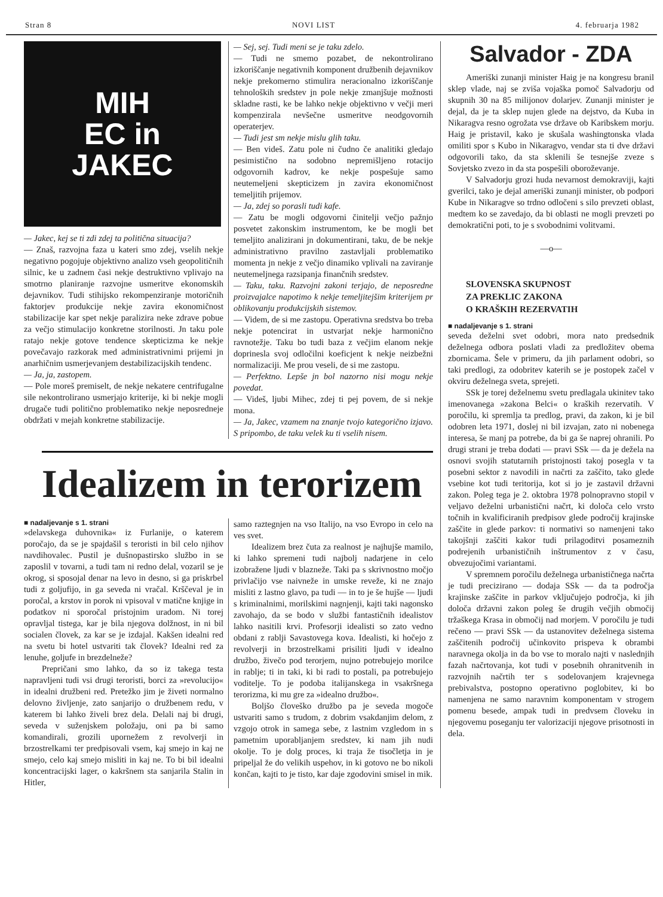Stran 8 NOVI LIST 4. februarja 1982
MIH
EC in
JAKEC
— Jakec, kej se ti zdi zdej ta politična situacija?
— Znaš, razvojna faza u kateri smo zdej, vselih nekje negativno pogojuje objektivno analizo vseh geopolitičnih silnic, ke u zadnem časi nekje destruktivno vplivajo na smotrno planiranje razvojne usmeritve ekonomskih dejavnikov. Tudi stihijsko rekompenziranje motoričnih faktorjev produkcije nekje zavira ekonomičnost stabilizacije kar spet nekje paralizira neke zdrave pobue za večjo stimulacijo konkretne storilnosti. Jn taku pole ratajo nekje gotove tendence skepticizma ke nekje povečavajo razkorak med administrativnimi prijemi jn anarhičnim usmerjevanjem destabilizacijskih tendenc.
— Ja, ja, zastopem.
— Pole moreš premiselt, de nekje nekatere centrifugalne sile nekontrolirano usmerjajo kriterije, ki bi nekje mogli drugače tudi politično problematiko nekje neposredneje obdržati v mejah konkretne stabilizacije.
— Sej, sej. Tudi meni se je taku zdelo.
— Tudi ne smemo pozabet, de nekontrolirano izkoriščanje negativnih komponent družbenih dejavnikov nekje prekomerno stimulira neracionalno izkoriščanje tehnoloških sredstev jn pole nekje zmanjšuje možnosti skladne rasti, ke be lahko nekje objektivno v večji meri kompenzirala nevšečne usmeritve neodgovornih operaterjev.
— Tudi jest sm nekje mislu glih taku.
— Ben videš. Zatu pole ni čudno če analitiki gledajo pesimistično na sodobno nepremišljeno rotacijo odgovornih kadrov, ke nekje pospešuje samo neutemeljeni skepticizem jn zavira ekonomičnost temeljitih prijemov.
— Ja, zdej so porasli tudi kafe.
— Zatu be mogli odgovorni činitelji večjo pažnjo posvetet zakonskim instrumentom, ke be mogli bet temeljito analizirani jn dokumentirani, taku, de be nekje administrativno pravilno zastavljali problematiko momenta jn nekje z večjo dinamiko vplivali na zaviranje neutemeljnega razsipanja finančnih sredstev.
— Taku, taku. Razvojni zakoni terjajo, de neposredne proizvajalce napotimo k nekje temeljitejšim kriterijem pr oblikovanju produkcijskih sistemov.
— Videm, de si me zastopu. Operativna sredstva bo treba nekje potencirat in ustvarjat nekje harmonično ravnotežje. Taku bo tudi baza z večjim elanom nekje doprinesla svoj odločilni koeficjent k nekje neizbežni normalizaciji. Me prou veseli, de si me zastopu.
— Perfektno. Lepše jn bol nazorno nisi mogu nekje povedat.
— Videš, ljubi Mihec, zdej ti pej povem, de si nekje mona.
— Ja, Jakec, vzamem na znanje tvojo kategorično izjavo. S pripombo, de taku velek ku ti vselih nisem.
Idealizem in terorizem
■ nadaljevanje s 1. strani
»delavskega duhovnika« iz Furlanije, o katerem poročajo, da se je spajdašil s teroristi in bil celo njihov navdihovalec. Pustil je dušnopastirsko službo in se zaposlil v tovarni, a tudi tam ni redno delal, vozaril se je okrog, si sposojal denar na levo in desno, si ga priskrbel tudi z goljufijo, in ga seveda ni vračal. Krščeval je in poročal, a krstov in porok ni vpisoval v matične knjige in podatkov ni sporočal pristojnim uradom. Ni torej opravljal tistega, kar je bila njegova dolžnost, in ni bil socialen človek, za kar se je izdajal. Kakšen idealni red na svetu bi hotel ustvariti tak človek? Idealni red za lenuhe, goljufe in brezdelneže?
Prepričani smo lahko, da so iz takega testa napravljeni tudi vsi drugi teroristi, borci za »revolucijo« in idealni družbeni red. Pretežko jim je živeti normalno delovno življenje, zato sanjarijo o družbenem redu, v katerem bi lahko živeli brez dela. Delali naj bi drugi, seveda v suženjskem položaju, oni pa bi samo komandirali, grozili upornežem z revolverji in brzostrelkami ter predpisovali vsem, kaj smejo in kaj ne smejo, celo kaj smejo misliti in kaj ne. To bi bil idealni koncentracijski lager, o kakršnem sta sanjarila Stalin in Hitler,
samo raztegnjen na vso Italijo, na vso Evropo in celo na ves svet.
Idealizem brez čuta za realnost je najhujše mamilo, ki lahko spremeni tudi najbolj nadarjene in celo izobražene ljudi v blazneže. Taki pa s skrivnostno močjo privlačijo vse naivneže in umske reveže, ki ne znajo misliti z lastno glavo, pa tudi — in to je še hujše — ljudi s kriminalnimi, morilskimi nagnjenji, kajti taki nagonsko zavohajo, da se bodo v službi fantastičnih idealistov lahko nasitili krvi. Profesorji idealisti so zato vedno obdani z rablji Savastovega kova. Idealisti, ki hočejo z revolverji in brzostrelkami prisiliti ljudi v idealno družbo, živečo pod terorjem, nujno potrebujejo morilce in rablje; ti in taki, ki bi radi to postali, pa potrebujejo voditelje. To je podoba italijanskega in vsakršnega terorizma, ki mu gre za »idealno družbo«.
Boljšo človeško družbo pa je seveda mogoče ustvariti samo s trudom, z dobrim vsakdanjim delom, z vzgojo otrok in samega sebe, z lastnim vzgledom in s pametnim uporabljanjem sredstev, ki nam jih nudi okolje. To je dolg proces, ki traja že tisočletja in je pripeljal že do velikih uspehov, in ki gotovo ne bo nikoli končan, kajti to je tisto, kar daje zgodovini smisel in mik.
Salvador - ZDA
Ameriški zunanji minister Haig je na kongresu branil sklep vlade, naj se zviša vojaška pomoč Salvadorju od skupnih 30 na 85 milijonov dolarjev. Zunanji minister je dejal, da je ta sklep nujen glede na dejstvo, da Kuba in Nikaragva resno ogrožata vse države ob Karibskem morju. Haig je pristavil, kako je skušala washingtonska vlada omiliti spor s Kubo in Nikaragvo, vendar sta ti dve državi odgovorili tako, da sta sklenili še tesnejše zveze s Sovjetsko zvezo in da sta pospešili oboroževanje.
V Salvadorju grozi huda nevarnost demokraviji, kajti gverilci, tako je dejal ameriški zunanji minister, ob podpori Kube in Nikaragve so trdno odločeni s silo prevzeti oblast, medtem ko se zavedajo, da bi oblasti ne mogli prevzeti po demokratični poti, to je s svobodnimi volitvami.
—o—
SLOVENSKA SKUPNOST
ZA PREKLIC ZAKONA
O KRAŠKIH REZERVATIH
■ nadaljevanje s 1. strani
seveda deželni svet odobri, mora nato predsednik deželnega odbora poslati vladi za predložitev obema zbornicama. Šele v primeru, da jih parlament odobri, so taki predlogi, za odobritev katerih se je postopek začel v okviru deželnega sveta, sprejeti.
SSk je torej deželnemu svetu predlagala ukinitev tako imenovanega »zakona Belci« o kraških rezervatih. V poročilu, ki spremlja ta predlog, pravi, da zakon, ki je bil odobren leta 1971, doslej ni bil izvajan, zato ni nobenega interesa, še manj pa potrebe, da bi ga še naprej ohranili. Po drugi strani je treba dodati — pravi SSk — da je dežela na osnovi svojih statutarnih pristojnosti takoj posegla v ta posebni sektor z navodili in načrti za zaščito, tako glede vsebine kot tudi teritorija, kot si jo je zastavil državni zakon. Poleg tega je 2. oktobra 1978 polnopravno stopil v veljavo deželni urbanistični načrt, ki določa celo vrsto točnih in kvalificiranih predpisov glede področij krajinske zaščite in glede parkov: ti normativi so namenjeni tako takojšnji zaščiti kakor tudi prilagoditvi posameznih podrejenih urbanističnih inštrumentov z v času, obvezujočimi variantami.
V spremnem poročilu deželnega urbanističnega načrta je tudi precizirano — dodaja SSk — da ta področja krajinske zaščite in parkov vključujejo področja, ki jih določa državni zakon poleg še drugih večjih območij tržaškega Krasa in območij nad morjem. V poročilu je tudi rečeno — pravi SSk — da ustanovitev deželnega sistema zaščitenih področij učinkovito prispeva k obrambi naravnega okolja in da bo vse to moralo najti v naslednjih fazah načrtovanja, kot tudi v posebnih ohranitvenih in razvojnih načrtih ter s sodelovanjem krajevnega prebivalstva, postopno operativno poglobitev, ki bo namenjena ne samo naravnim komponentam v strogem pomenu besede, ampak tudi in predvsem človeku in njegovemu poseganju ter valorizaciji njegove prisotnosti in dela.